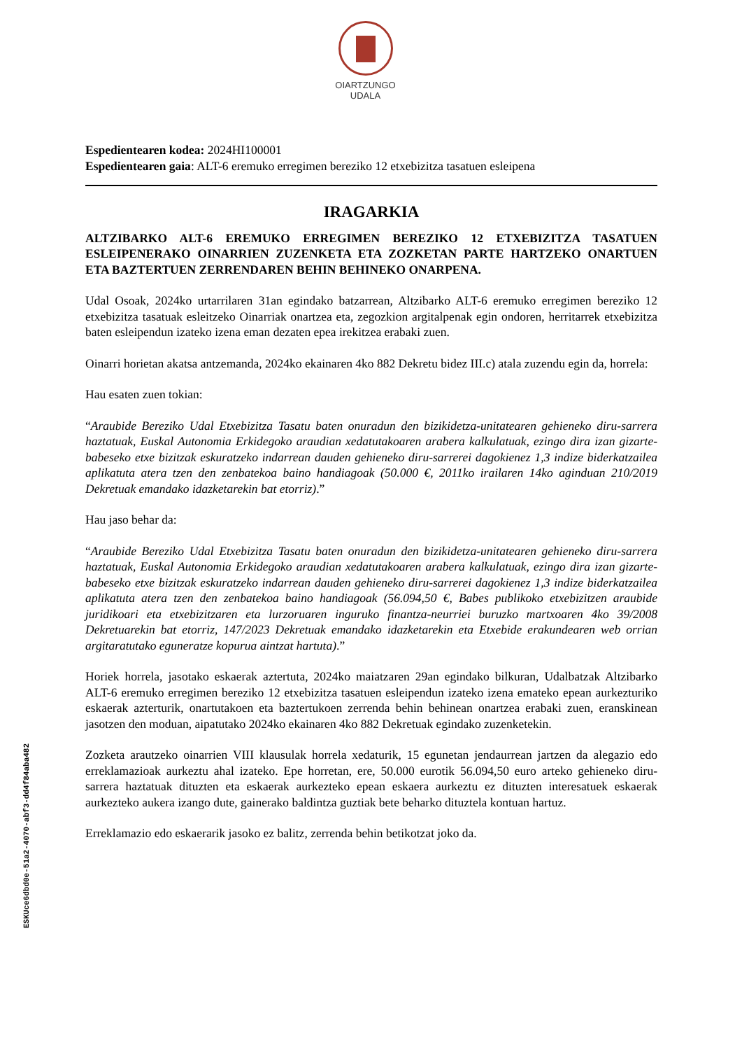OIARTZUNGO
UDALA
ESKUce6dbd0e-51a2-4070-abf3-dd4f84aba482
Espedientearen kodea: 2024HI100001
Espedientearen gaia: ALT-6 eremuko erregimen bereziko 12 etxebizitza tasatuen esleipena
IRAGARKIA
ALTZIBARKO ALT-6 EREMUKO ERREGIMEN BEREZIKO 12 ETXEBIZITZA TASATUEN ESLEIPENERAKO OINARRIEN ZUZENKETA ETA ZOZKETAN PARTE HARTZEKO ONARTUEN ETA BAZTERTUEN ZERRENDAREN BEHIN BEHINEKO ONARPENA.
Udal Osoak, 2024ko urtarrilaren 31an egindako batzarrean, Altzibarko ALT-6 eremuko erregimen bereziko 12 etxebizitza tasatuak esleitzeko Oinarriak onartzea eta, zegozkion argitalpenak egin ondoren, herritarrek etxebizitza baten esleipendun izateko izena eman dezaten epea irekitzea erabaki zuen.
Oinarri horietan akatsa antzemanda, 2024ko ekainaren 4ko 882 Dekretu bidez III.c) atala zuzendu egin da, horrela:
Hau esaten zuen tokian:
“Araubide Bereziko Udal Etxebizitza Tasatu baten onuradun den bizikidetza-unitatearen gehieneko diru-sarrera haztatuak, Euskal Autonomia Erkidegoko araudian xedatutakoaren arabera kalkulatuak, ezingo dira izan gizarte-babeseko etxe bizitzak eskuratzeko indarrean dauden gehieneko diru-sarrerei dagokienez 1,3 indize biderkatzailea aplikatuta atera tzen den zenbatekoa baino handiagoak (50.000 €, 2011ko irailaren 14ko aginduan 210/2019 Dekretuak emandako idazketarekin bat etorriz).”
Hau jaso behar da:
“Araubide Bereziko Udal Etxebizitza Tasatu baten onuradun den bizikidetza-unitatearen gehieneko diru-sarrera haztatuak, Euskal Autonomia Erkidegoko araudian xedatutakoaren arabera kalkulatuak, ezingo dira izan gizarte-babeseko etxe bizitzak eskuratzeko indarrean dauden gehieneko diru-sarrerei dagokienez 1,3 indize biderkatzailea aplikatuta atera tzen den zenbatekoa baino handiagoak (56.094,50 €, Babes publikoko etxebizitzen araubide juridikoari eta etxebizitzaren eta lurzoruaren inguruko finantza-neurriei buruzko martxoaren 4ko 39/2008 Dekretuarekin bat etorriz, 147/2023 Dekretuak emandako idazketarekin eta Etxebide erakundearen web orrian argitaratutako eguneratze kopurua aintzat hartuta).”
Horiek horrela, jasotako eskaerak aztertuta, 2024ko maiatzaren 29an egindako bilkuran, Udalbatzak Altzibarko ALT-6 eremuko erregimen bereziko 12 etxebizitza tasatuen esleipendun izateko izena emateko epean aurkezturiko eskaerak azterturik, onartutakoen eta baztertukoen zerrenda behin behinean onartzea erabaki zuen, eranskinean jasotzen den moduan, aipatutako 2024ko ekainaren 4ko 882 Dekretuak egindako zuzenketekin.
Zozketa arautzeko oinarrien VIII klausulak horrela xedaturik, 15 egunetan jendaurrean jartzen da alegazio edo erreklamazioak aurkeztu ahal izateko. Epe horretan, ere, 50.000 eurotik 56.094,50 euro arteko gehieneko diru-sarrera haztatuak dituzten eta eskaerak aurkezteko epean eskaera aurkeztu ez dituzten interesatuek eskaerak aurkezteko aukera izango dute, gainerako baldintza guztiak bete beharko dituztela kontuan hartuz.
Erreklamazio edo eskaerarik jasoko ez balitz, zerrenda behin betikotzat joko da.